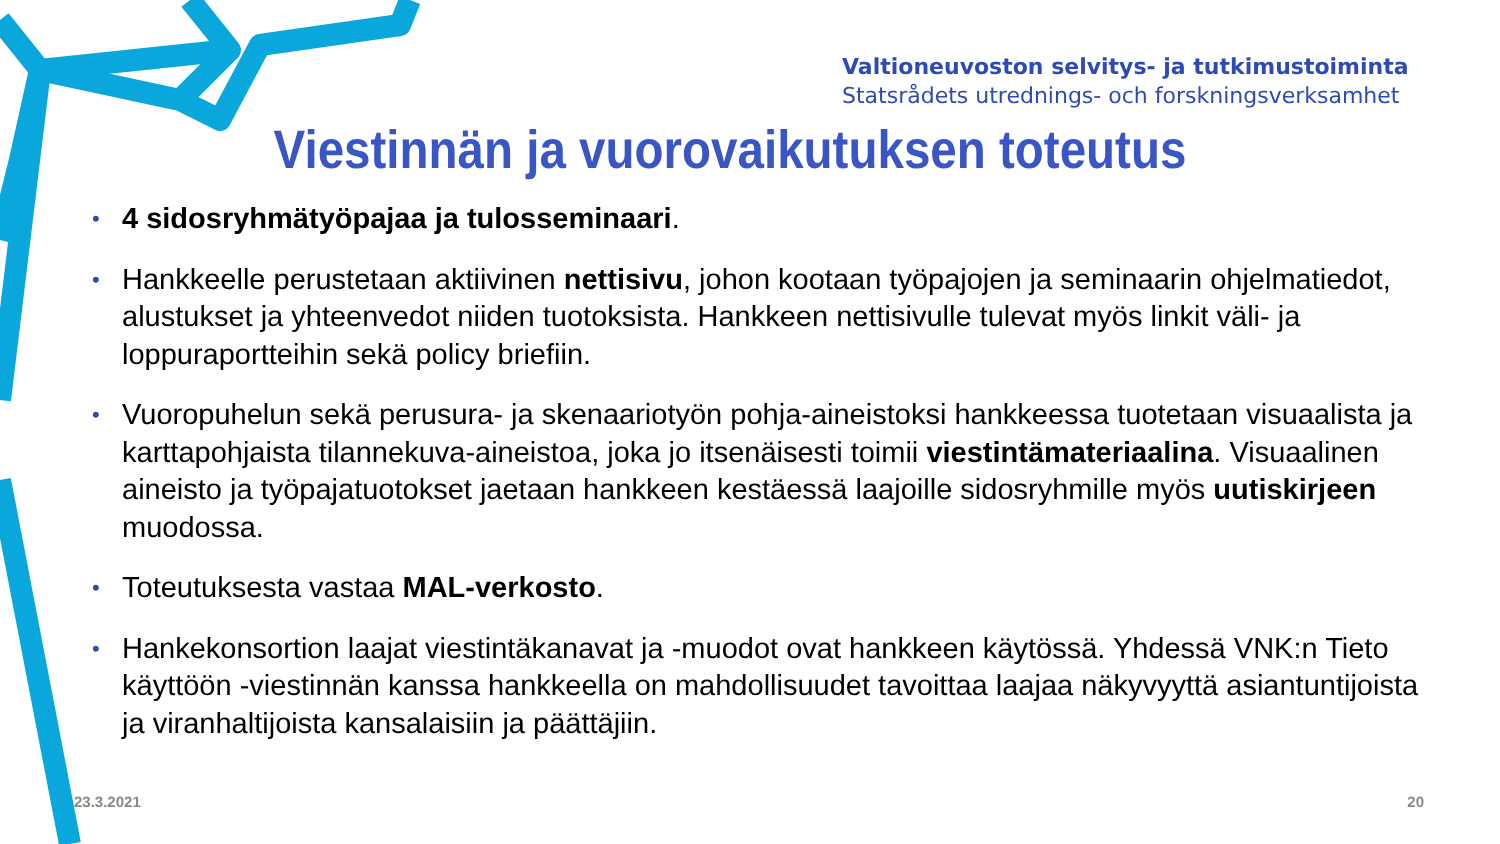Valtioneuvoston selvitys- ja tutkimustoiminta
Statsrådets utrednings- och forskningsverksamhet
Viestinnän ja vuorovaikutuksen toteutus
• 4 sidosryhmätyöpajaa ja tulosseminaari.
• Hankkeelle perustetaan aktiivinen nettisivu, johon kootaan työpajojen ja seminaarin ohjelmatiedot, alustukset ja yhteenvedot niiden tuotoksista. Hankkeen nettisivulle tulevat myös linkit väli- ja loppuraportteihin sekä policy briefiin.
• Vuoropuhelun sekä perusura- ja skenaariotyön pohja-aineistoksi hankkeessa tuotetaan visuaalista ja karttapohjaista tilannekuva-aineistoa, joka jo itsenäisesti toimii viestintämateriaalina. Visuaalinen aineisto ja työpajatuotokset jaetaan hankkeen kestäessä laajoille sidosryhmille myös uutiskirjeen muodossa.
• Toteutuksesta vastaa MAL-verkosto.
• Hankekonsortion laajat viestintäkanavat ja -muodot ovat hankkeen käytössä. Yhdessä VNK:n Tieto käyttöön -viestinnän kanssa hankkeella on mahdollisuudet tavoittaa laajaa näkyvyyttä asiantuntijoista ja viranhaltijoista kansalaisiin ja päättäjiin.
23.3.2021 20